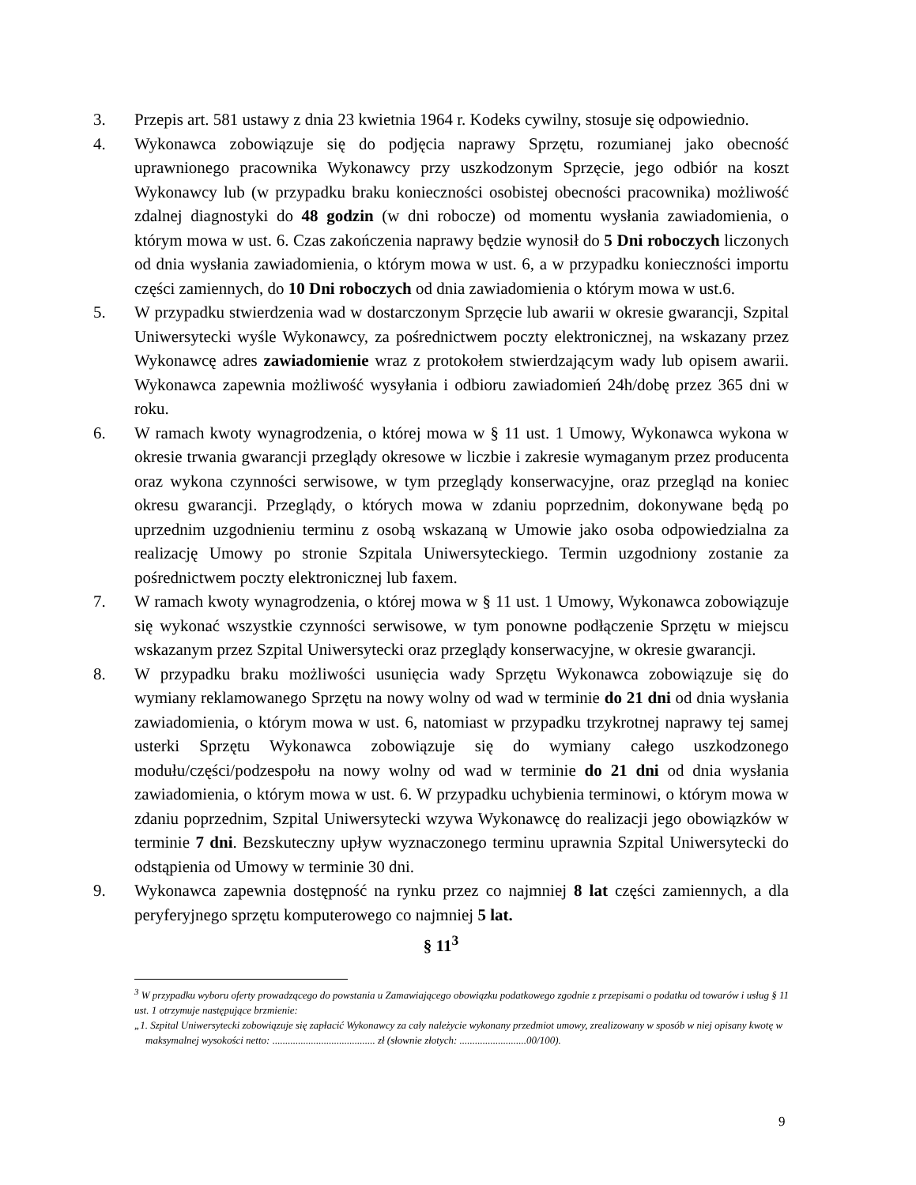3. Przepis art. 581 ustawy z dnia 23 kwietnia 1964 r. Kodeks cywilny, stosuje się odpowiednio.
4. Wykonawca zobowiązuje się do podjęcia naprawy Sprzętu, rozumianej jako obecność uprawnionego pracownika Wykonawcy przy uszkodzonym Sprzęcie, jego odbiór na koszt Wykonawcy lub (w przypadku braku konieczności osobistej obecności pracownika) możliwość zdalnej diagnostyki do 48 godzin (w dni robocze) od momentu wysłania zawiadomienia, o którym mowa w ust. 6. Czas zakończenia naprawy będzie wynosił do 5 Dni roboczych liczonych od dnia wysłania zawiadomienia, o którym mowa w ust. 6, a w przypadku konieczności importu części zamiennych, do 10 Dni roboczych od dnia zawiadomienia o którym mowa w ust.6.
5. W przypadku stwierdzenia wad w dostarczonym Sprzęcie lub awarii w okresie gwarancji, Szpital Uniwersytecki wyśle Wykonawcy, za pośrednictwem poczty elektronicznej, na wskazany przez Wykonawcę adres zawiadomienie wraz z protokołem stwierdzającym wady lub opisem awarii. Wykonawca zapewnia możliwość wysyłania i odbioru zawiadomień 24h/dobę przez 365 dni w roku.
6. W ramach kwoty wynagrodzenia, o której mowa w § 11 ust. 1 Umowy, Wykonawca wykona w okresie trwania gwarancji przeglądy okresowe w liczbie i zakresie wymaganym przez producenta oraz wykona czynności serwisowe, w tym przeglądy konserwacyjne, oraz przegląd na koniec okresu gwarancji. Przeglądy, o których mowa w zdaniu poprzednim, dokonywane będą po uprzednim uzgodnieniu terminu z osobą wskazaną w Umowie jako osoba odpowiedzialna za realizację Umowy po stronie Szpitala Uniwersyteckiego. Termin uzgodniony zostanie za pośrednictwem poczty elektronicznej lub faxem.
7. W ramach kwoty wynagrodzenia, o której mowa w § 11 ust. 1 Umowy, Wykonawca zobowiązuje się wykonać wszystkie czynności serwisowe, w tym ponowne podłączenie Sprzętu w miejscu wskazanym przez Szpital Uniwersytecki oraz przeglądy konserwacyjne, w okresie gwarancji.
8. W przypadku braku możliwości usunięcia wady Sprzętu Wykonawca zobowiązuje się do wymiany reklamowanego Sprzętu na nowy wolny od wad w terminie do 21 dni od dnia wysłania zawiadomienia, o którym mowa w ust. 6, natomiast w przypadku trzykrotnej naprawy tej samej usterki Sprzętu Wykonawca zobowiązuje się do wymiany całego uszkodzonego modułu/części/podzespołu na nowy wolny od wad w terminie do 21 dni od dnia wysłania zawiadomienia, o którym mowa w ust. 6. W przypadku uchybienia terminowi, o którym mowa w zdaniu poprzednim, Szpital Uniwersytecki wzywa Wykonawcę do realizacji jego obowiązków w terminie 7 dni. Bezskuteczny upływ wyznaczonego terminu uprawnia Szpital Uniwersytecki do odstąpienia od Umowy w terminie 30 dni.
9. Wykonawca zapewnia dostępność na rynku przez co najmniej 8 lat części zamiennych, a dla peryferyjnego sprzętu komputerowego co najmniej 5 lat.
§ 11<sup>3</sup>
<sup>3</sup> W przypadku wyboru oferty prowadzącego do powstania u Zamawiającego obowiązku podatkowego zgodnie z przepisami o podatku od towarów i usług § 11 ust. 1 otrzymuje następujące brzmienie:
„1. Szpital Uniwersytecki zobowiązuje się zapłacić Wykonawcy za cały należycie wykonany przedmiot umowy, zrealizowany w sposób w niej opisany kwotę w maksymalnej wysokości netto: ........................................ zł (słownie złotych: ..........................00/100).
9